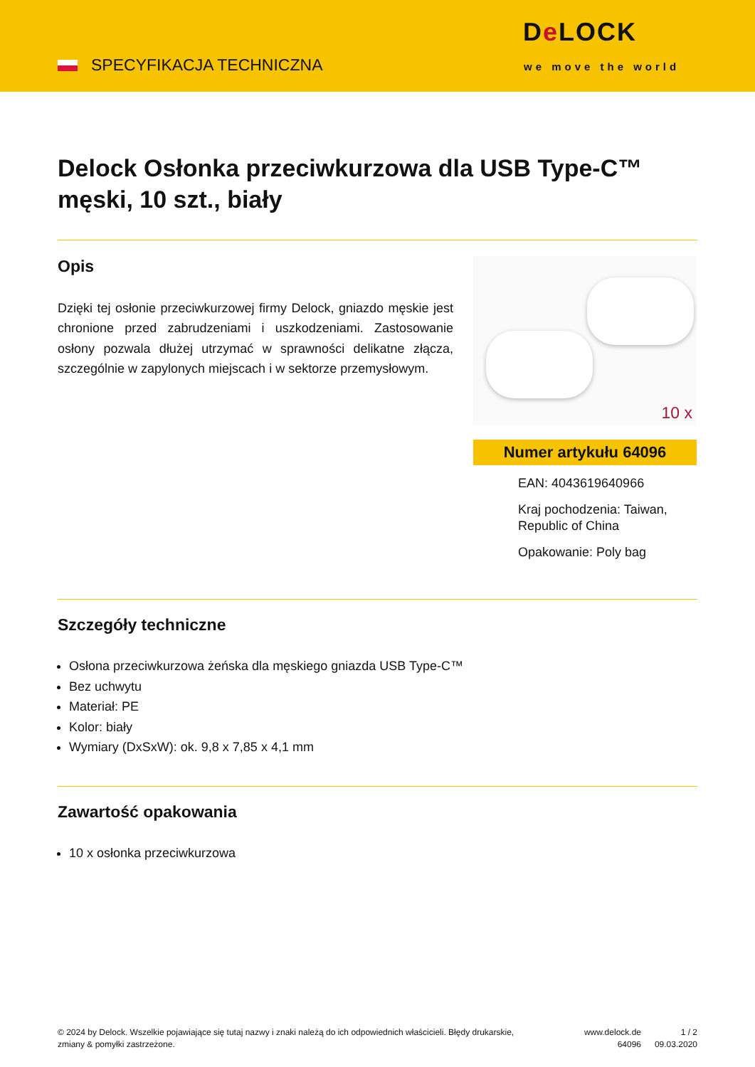SPECYFIKACJA TECHNICZNA
De LOCK
we move the world
Delock Osłonka przeciwkurzowa dla USB Type-C™ męski, 10 szt., biały
Opis
Dzięki tej osłonie przeciwkurzowej firmy Delock, gniazdo męskie jest chronione przed zabrudzeniami i uszkodzeniami. Zastosowanie osłony pozwala dłużej utrzymać w sprawności delikatne złącza, szczególnie w zapylonych miejscach i w sektorze przemysłowym.
10 x
Numer artykułu 64096
EAN: 4043619640966
Kraj pochodzenia: Taiwan, Republic of China
Opakowanie: Poly bag
Szczegóły techniczne
Osłona przeciwkurzowa żeńska dla męskiego gniazda USB Type-C™
Bez uchwytu
Materiał: PE
Kolor: biały
Wymiary (DxSxW): ok. 9,8 x 7,85 x 4,1 mm
Zawartość opakowania
10 x osłonka przeciwkurzowa
© 2024 by Delock. Wszelkie pojawiające się tutaj nazwy i znaki należą do ich odpowiednich właścicieli. Błędy drukarskie, zmiany & pomyłki zastrzeżone.
www.delock.de
64096
1 / 2
09.03.2020